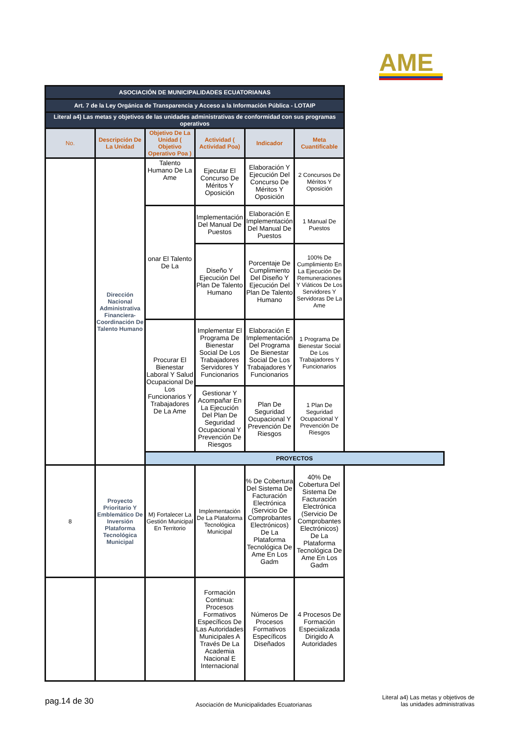AME
| ASOCIACIÓN DE MUNICIPALIDADES ECUATORIANAS | | | | | |
| Art. 7 de la Ley Orgánica de Transparencia y Acceso a la Información Pública - LOTAIP | | | | | |
| Literal a4) Las metas y objetivos de las unidades administrativas de conformidad con sus programas operativos | | | | | |
| No. | Descripción De La Unidad | Objetivo De La Unidad ( Objetivo Operativo Poa ) | Actividad ( Actividad Poa) | Indicador | Meta Cuantificable |
| | Dirección Nacional Administrativa Financiera- Coordinación De Talento Humano | Talento Humano De La Ame | Ejecutar El Concurso De Méritos Y Oposición | Elaboración Y Ejecución Del Concurso De Méritos Y Oposición | 2 Concursos De Méritos Y Oposición |
| | | onar El Talento De La | Implementación Del Manual De Puestos | Elaboración E Implementación Del Manual De Puestos | 1 Manual De Puestos |
| | | | Diseño Y Ejecución Del Plan De Talento Humano | Porcentaje De Cumplimiento Del Diseño Y Ejecución Del Plan De Talento Humano | 100% De Cumplimiento En La Ejecución De Remuneraciones Y Viáticos De Los Servidores Y Servidoras De La Ame |
| | | Procurar El Bienestar Laboral Y Salud Ocupacional De Los Funcionarios Y Trabajadores De La Ame | Implementar El Programa De Bienestar Social De Los Trabajadores Servidores Y Funcionarios | Elaboración E Implementación Del Programa De Bienestar Social De Los Trabajadores Y Funcionarios | 1 Programa De Bienestar Social De Los Trabajadores Y Funcionarios |
| | | | Gestionar Y Acompañar En La Ejecución Del Plan De Seguridad Ocupacional Y Prevención De Riesgos | Plan De Seguridad Ocupacional Y Prevención De Riesgos | 1 Plan De Seguridad Ocupacional Y Prevención De Riesgos |
| | | PROYECTOS | | | |
| 8 | Proyecto Prioritario Y Emblemático De Inversión Plataforma Tecnológica Municipal | M) Fortalecer La Gestión Municipal En Territorio | Implementación De La Plataforma Tecnológica Municipal | % De Cobertura Del Sistema De Facturación Electrónica (Servicio De Comprobantes Electrónicos) De La Plataforma Tecnológica De Ame En Los Gadm | 40% De Cobertura Del Sistema De Facturación Electrónica (Servicio De Comprobantes Electrónicos) De La Plataforma Tecnológica De Ame En Los Gadm |
| | | | Formación Continua: Procesos Formativos Específicos De Las Autoridades Municipales A Través De La Academia Nacional E Internacional | Números De Procesos Formativos Específicos Diseñados | 4 Procesos De Formación Especializada Dirigido A Autoridades |
pag.14 de 30
Asociación de Municipalidades Ecuatorianas
Literal a4) Las metas y objetivos de las unidades administrativas